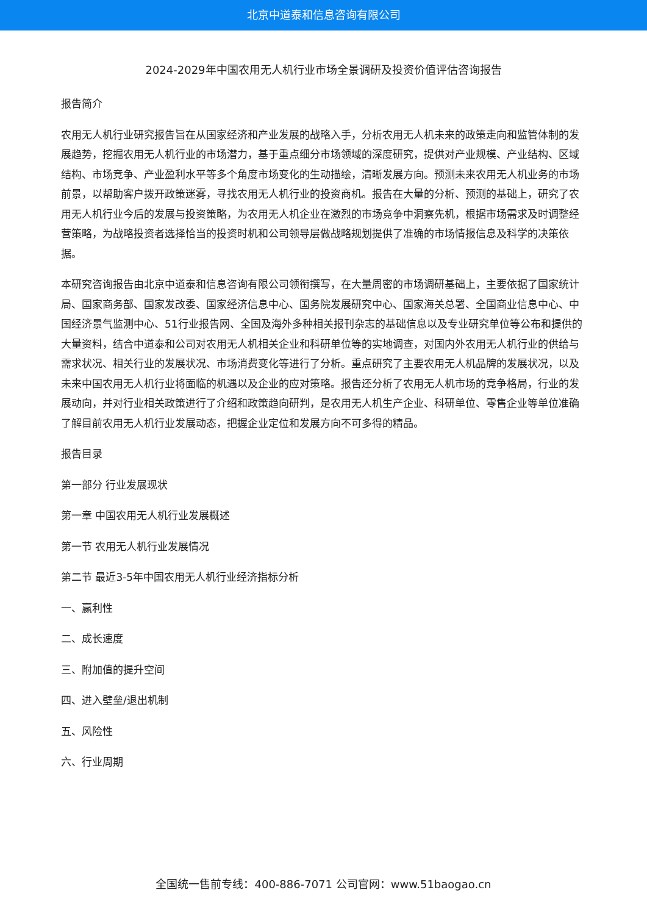北京中道泰和信息咨询有限公司
2024-2029年中国农用无人机行业市场全景调研及投资价值评估咨询报告
报告简介
农用无人机行业研究报告旨在从国家经济和产业发展的战略入手，分析农用无人机未来的政策走向和监管体制的发展趋势，挖掘农用无人机行业的市场潜力，基于重点细分市场领域的深度研究，提供对产业规模、产业结构、区域结构、市场竞争、产业盈利水平等多个角度市场变化的生动描绘，清晰发展方向。预测未来农用无人机业务的市场前景，以帮助客户拨开政策迷雾，寻找农用无人机行业的投资商机。报告在大量的分析、预测的基础上，研究了农用无人机行业今后的发展与投资策略，为农用无人机企业在激烈的市场竞争中洞察先机，根据市场需求及时调整经营策略，为战略投资者选择恰当的投资时机和公司领导层做战略规划提供了准确的市场情报信息及科学的决策依据。
本研究咨询报告由北京中道泰和信息咨询有限公司领衔撰写，在大量周密的市场调研基础上，主要依据了国家统计局、国家商务部、国家发改委、国家经济信息中心、国务院发展研究中心、国家海关总署、全国商业信息中心、中国经济景气监测中心、51行业报告网、全国及海外多种相关报刊杂志的基础信息以及专业研究单位等公布和提供的大量资料，结合中道泰和公司对农用无人机相关企业和科研单位等的实地调查，对国内外农用无人机行业的供给与需求状况、相关行业的发展状况、市场消费变化等进行了分析。重点研究了主要农用无人机品牌的发展状况，以及未来中国农用无人机行业将面临的机遇以及企业的应对策略。报告还分析了农用无人机市场的竞争格局，行业的发展动向，并对行业相关政策进行了介绍和政策趋向研判，是农用无人机生产企业、科研单位、零售企业等单位准确了解目前农用无人机行业发展动态，把握企业定位和发展方向不可多得的精品。
报告目录
第一部分 行业发展现状
第一章 中国农用无人机行业发展概述
第一节 农用无人机行业发展情况
第二节 最近3-5年中国农用无人机行业经济指标分析
一、赢利性
二、成长速度
三、附加值的提升空间
四、进入壁垒/退出机制
五、风险性
六、行业周期
全国统一售前专线：400-886-7071 公司官网：www.51baogao.cn